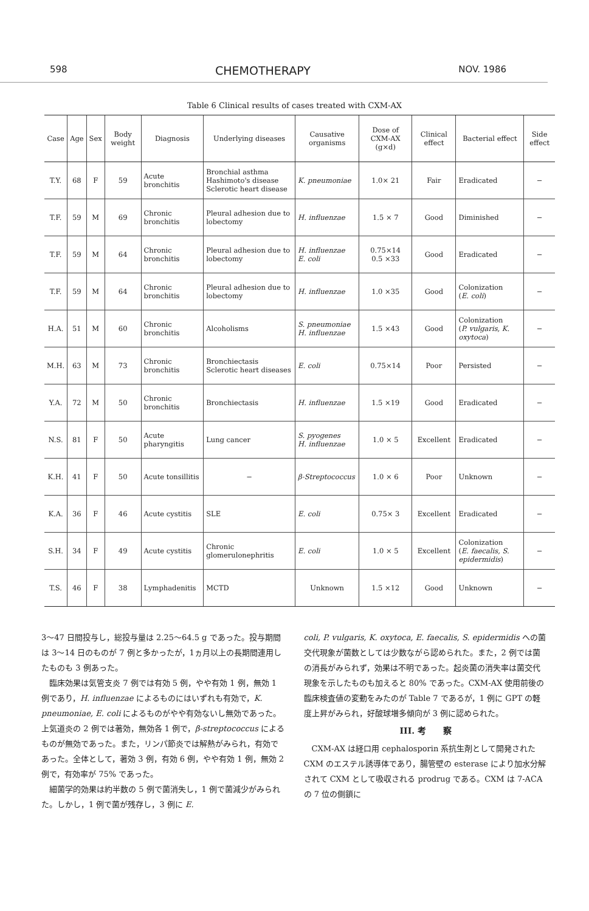598 CHEMOTHERAPY NOV. 1986
Table 6 Clinical results of cases treated with CXM-AX
| Case | Age | Sex | Body weight | Diagnosis | Underlying diseases | Causative organisms | Dose of CXM-AX (g×d) | Clinical effect | Bacterial effect | Side effect |
| --- | --- | --- | --- | --- | --- | --- | --- | --- | --- | --- |
| T.Y. | 68 | F | 59 | Acute bronchitis | Bronchial asthma Hashimoto's disease Sclerotic heart disease | K. pneumoniae | 1.0× 21 | Fair | Eradicated | − |
| T.F. | 59 | M | 69 | Chronic bronchitis | Pleural adhesion due to lobectomy | H. influenzae | 1.5 × 7 | Good | Diminished | − |
| T.F. | 59 | M | 64 | Chronic bronchitis | Pleural adhesion due to lobectomy | H. influenzae E. coli | 0.75×14 0.5 ×33 | Good | Eradicated | − |
| T.F. | 59 | M | 64 | Chronic bronchitis | Pleural adhesion due to lobectomy | H. influenzae | 1.0 ×35 | Good | Colonization ( E. coli ) | − |
| H.A. | 51 | M | 60 | Chronic bronchitis | Alcoholisms | S. pneumoniae H. influenzae | 1.5 ×43 | Good | Colonization ( P. vulgaris, K. oxytoca ) | − |
| M.H. | 63 | M | 73 | Chronic bronchitis | Bronchiectasis Sclerotic heart diseases | E. coli | 0.75×14 | Poor | Persisted | − |
| Y.A. | 72 | M | 50 | Chronic bronchitis | Bronchiectasis | H. influenzae | 1.5 ×19 | Good | Eradicated | − |
| N.S. | 81 | F | 50 | Acute pharyngitis | Lung cancer | S. pyogenes H. influenzae | 1.0 × 5 | Excellent | Eradicated | − |
| K.H. | 41 | F | 50 | Acute tonsillitis | − | β-Streptococcus | 1.0 × 6 | Poor | Unknown | − |
| K.A. | 36 | F | 46 | Acute cystitis | SLE | E. coli | 0.75× 3 | Excellent | Eradicated | − |
| S.H. | 34 | F | 49 | Acute cystitis | Chronic glomerulonephritis | E. coli | 1.0 × 5 | Excellent | Colonization ( E. faecalis, S. epidermidis ) | − |
| T.S. | 46 | F | 38 | Lymphadenitis | MCTD | Unknown | 1.5 ×12 | Good | Unknown | − |
3〜47 日間投与し，総投与量は 2.25〜64.5 g であった。投与期間は 3〜14 日のものが 7 例と多かったが，1ヵ月以上の長期間連用したものも 3 例あった。
　臨床効果は気管支炎 7 例では有効 5 例，やや有効 1 例，無効 1 例であり，H. influenzae によるものにはいずれも有効で，K. pneumoniae, E. coli によるものがやや有効ないし無効であった。上気道炎の 2 例では著効，無効各 1 例で，β-streptococcus によるものが無効であった。また，リンパ節炎では解熱がみられ，有効であった。全体として，著効 3 例，有効 6 例，やや有効 1 例，無効 2 例で，有効率が 75% であった。
　細菌学的効果は約半数の 5 例で菌消失し，1 例で菌減少がみられた。しかし，1 例で菌が残存し，3 例に E.
coli, P. vulgaris, K. oxytoca, E. faecalis, S. epidermidis への菌交代現象が菌数としては少数ながら認められた。また，2 例では菌の消長がみられず，効果は不明であった。起炎菌の消失率は菌交代現象を示したものも加えると 80% であった。CXM-AX 使用前後の臨床検査値の変動をみたのが Table 7 であるが，1 例に GPT の軽度上昇がみられ，好酸球増多傾向が 3 例に認められた。
III. 考　　察
　CXM-AX は経口用 cephalosporin 系抗生剤として開発された CXM のエステル誘導体であり，腸管壁の esterase により加水分解されて CXM として吸収される prodrug である。CXM は 7-ACA の 7 位の側鎖に